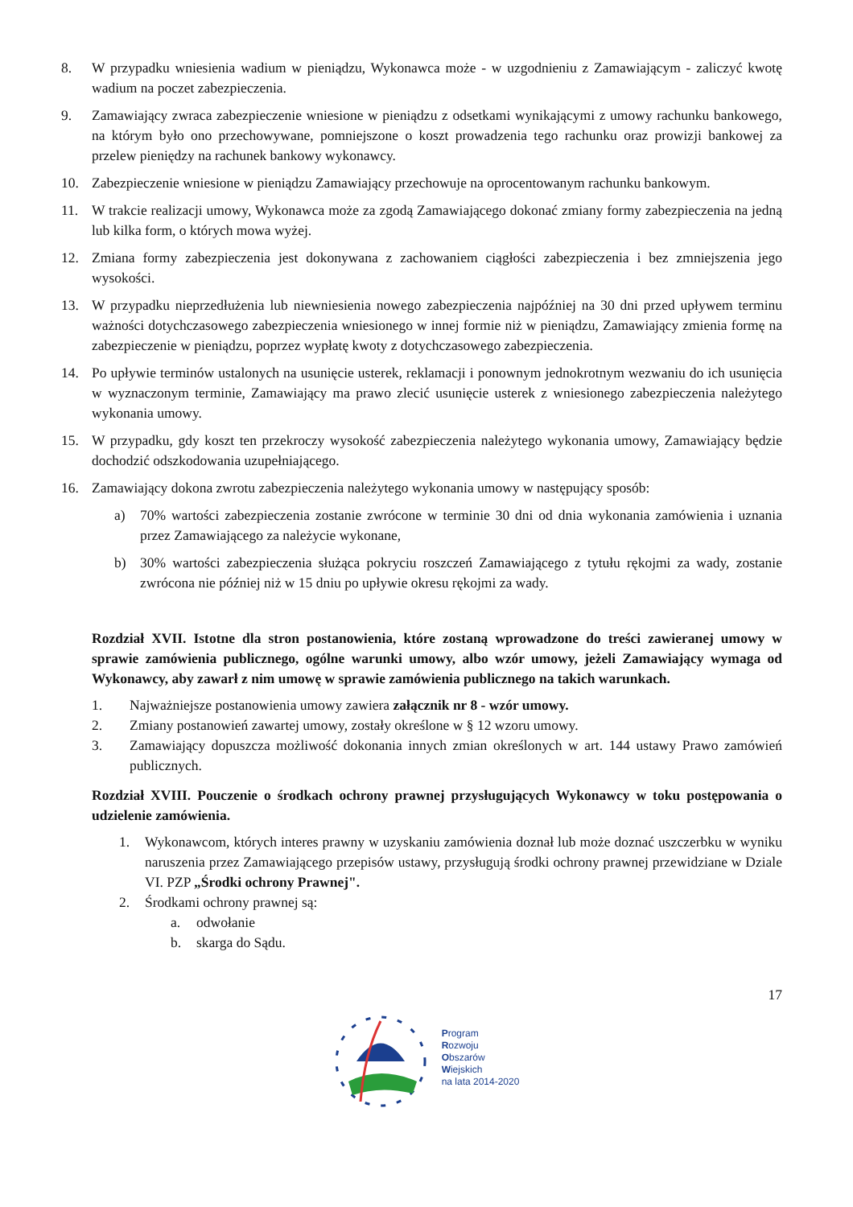8. W przypadku wniesienia wadium w pieniądzu, Wykonawca może - w uzgodnieniu z Zamawiającym - zaliczyć kwotę wadium na poczet zabezpieczenia.
9. Zamawiający zwraca zabezpieczenie wniesione w pieniądzu z odsetkami wynikającymi z umowy rachunku bankowego, na którym było ono przechowywane, pomniejszone o koszt prowadzenia tego rachunku oraz prowizji bankowej za przelew pieniędzy na rachunek bankowy wykonawcy.
10. Zabezpieczenie wniesione w pieniądzu Zamawiający przechowuje na oprocentowanym rachunku bankowym.
11. W trakcie realizacji umowy, Wykonawca może za zgodą Zamawiającego dokonać zmiany formy zabezpieczenia na jedną lub kilka form, o których mowa wyżej.
12. Zmiana formy zabezpieczenia jest dokonywana z zachowaniem ciągłości zabezpieczenia i bez zmniejszenia jego wysokości.
13. W przypadku nieprzedłużenia lub niewniesienia nowego zabezpieczenia najpóźniej na 30 dni przed upływem terminu ważności dotychczasowego zabezpieczenia wniesionego w innej formie niż w pieniądzu, Zamawiający zmienia formę na zabezpieczenie w pieniądzu, poprzez wypłatę kwoty z dotychczasowego zabezpieczenia.
14. Po upływie terminów ustalonych na usunięcie usterek, reklamacji i ponownym jednokrotnym wezwaniu do ich usunięcia w wyznaczonym terminie, Zamawiający ma prawo zlecić usunięcie usterek z wniesionego zabezpieczenia należytego wykonania umowy.
15. W przypadku, gdy koszt ten przekroczy wysokość zabezpieczenia należytego wykonania umowy, Zamawiający będzie dochodzić odszkodowania uzupełniającego.
16. Zamawiający dokona zwrotu zabezpieczenia należytego wykonania umowy w następujący sposób:
a) 70% wartości zabezpieczenia zostanie zwrócone w terminie 30 dni od dnia wykonania zamówienia i uznania przez Zamawiającego za należycie wykonane,
b) 30% wartości zabezpieczenia służąca pokryciu roszczeń Zamawiającego z tytułu rękojmi za wady, zostanie zwrócona nie później niż w 15 dniu po upływie okresu rękojmi za wady.
Rozdział XVII. Istotne dla stron postanowienia, które zostaną wprowadzone do treści zawieranej umowy w sprawie zamówienia publicznego, ogólne warunki umowy, albo wzór umowy, jeżeli Zamawiający wymaga od Wykonawcy, aby zawarł z nim umowę w sprawie zamówienia publicznego na takich warunkach.
1. Najważniejsze postanowienia umowy zawiera załącznik nr 8 - wzór umowy.
2. Zmiany postanowień zawartej umowy, zostały określone w § 12 wzoru umowy.
3. Zamawiający dopuszcza możliwość dokonania innych zmian określonych w art. 144 ustawy Prawo zamówień publicznych.
Rozdział XVIII. Pouczenie o środkach ochrony prawnej przysługujących Wykonawcy w toku postępowania o udzielenie zamówienia.
1. Wykonawcom, których interes prawny w uzyskaniu zamówienia doznał lub może doznać uszczerbku w wyniku naruszenia przez Zamawiającego przepisów ustawy, przysługują środki ochrony prawnej przewidziane w Dziale VI. PZP „Środki ochrony Prawnej".
2. Środkami ochrony prawnej są:
a. odwołanie
b. skarga do Sądu.
17
Program
Rozwoju
Obszarów
Wiejskich
na lata 2014-2020